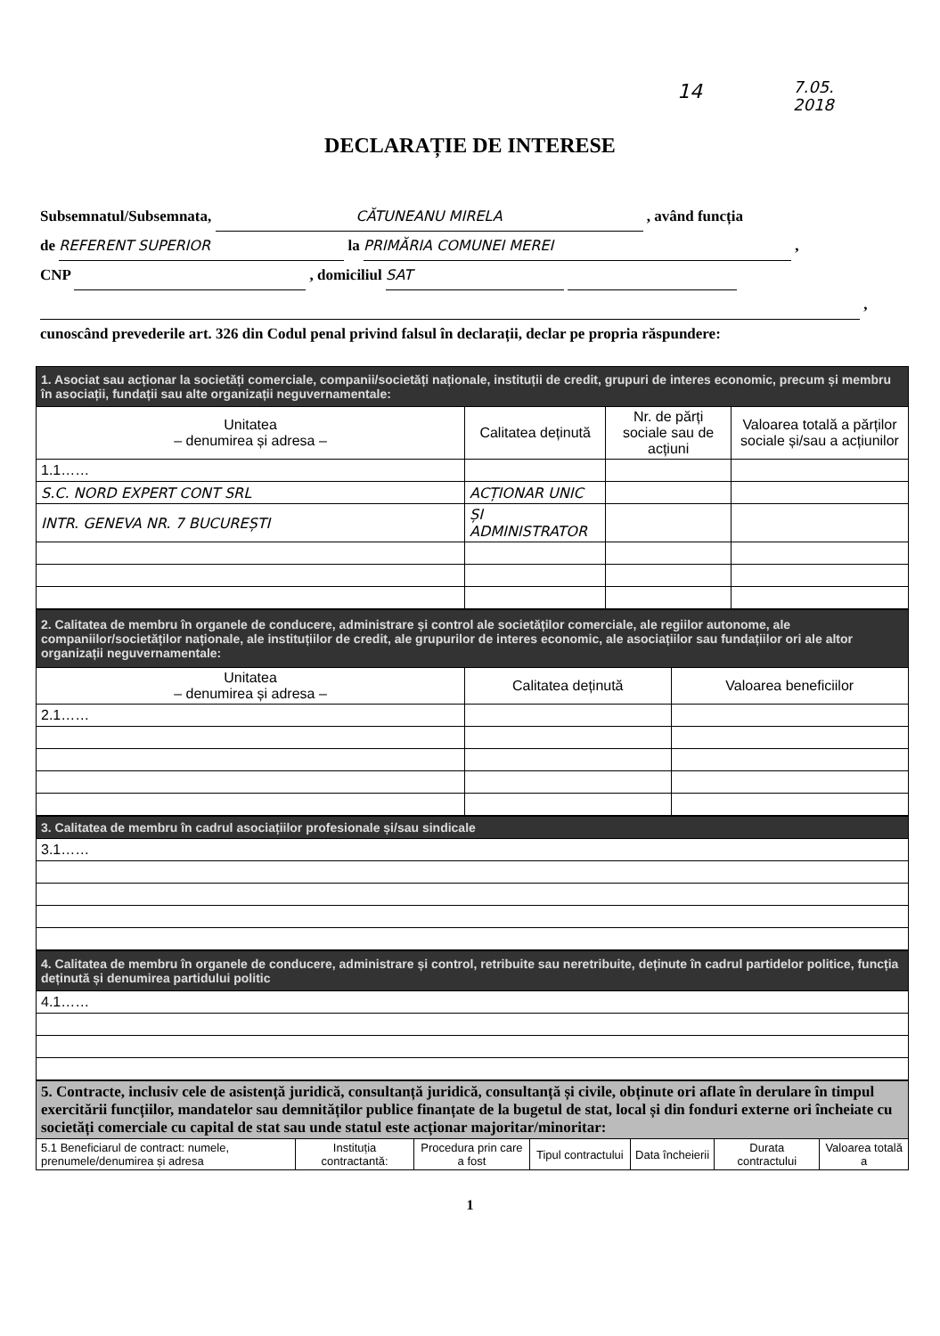14 7.05.
2018
DECLARAȚIE DE INTERESE
Subsemnatul/Subsemnata, CĂTUNEANU MIRELA , având funcția
de REFERENT SUPERIOR la PRIMĂRIA COMUNEI MEREI ,
CNP , domiciliul SAT
,
cunoscând prevederile art. 326 din Codul penal privind falsul în declarații, declar pe propria răspundere:
| 1. Asociat sau acționar la societăți comerciale, companii/societăți naționale, instituții de credit, grupuri de interes economic, precum și membru în asociații, fundații sau alte organizații neguvernamentale: | | | |
| Unitatea – denumirea și adresa – | Calitatea deținută | Nr. de părți sociale sau de acțiuni | Valoarea totală a părților sociale și/sau a acțiunilor |
| 1.1…… | | | |
| S.C. NORD EXPERT CONT SRL | ACȚIONAR UNIC | | |
| INTR. GENEVA NR. 7 BUCUREȘTI | ȘI ADMINISTRATOR | | |
| 2. Calitatea de membru în organele de conducere, administrare și control ale societăților comerciale, ale regiilor autonome, ale companiilor/societăților naționale, ale instituțiilor de credit, ale grupurilor de interes economic, ale asociațiilor sau fundațiilor ori ale altor organizații neguvernamentale: | | |
| Unitatea – denumirea și adresa – | Calitatea deținută | Valoarea beneficiilor |
| 2.1…… | | |
| 3. Calitatea de membru în cadrul asociațiilor profesionale și/sau sindicale |
| 3.1…… |
| 4. Calitatea de membru în organele de conducere, administrare și control, retribuite sau neretribuite, deținute în cadrul partidelor politice, funcția deținută și denumirea partidului politic |
| 4.1…… |
| 5. Contracte, inclusiv cele de asistență juridică, consultanță juridică, consultanță și civile, obținute ori aflate în derulare în timpul exercitării funcțiilor, mandatelor sau demnităților publice finanțate de la bugetul de stat, local și din fonduri externe ori încheiate cu societăți comerciale cu capital de stat sau unde statul este acționar majoritar/minoritar: | | | | | | |
| 5.1 Beneficiarul de contract: numele, prenumele/denumirea și adresa | Instituția contractantă: | Procedura prin care a fost | Tipul contractului | Data încheierii | Durata contractului | Valoarea totală a |
1